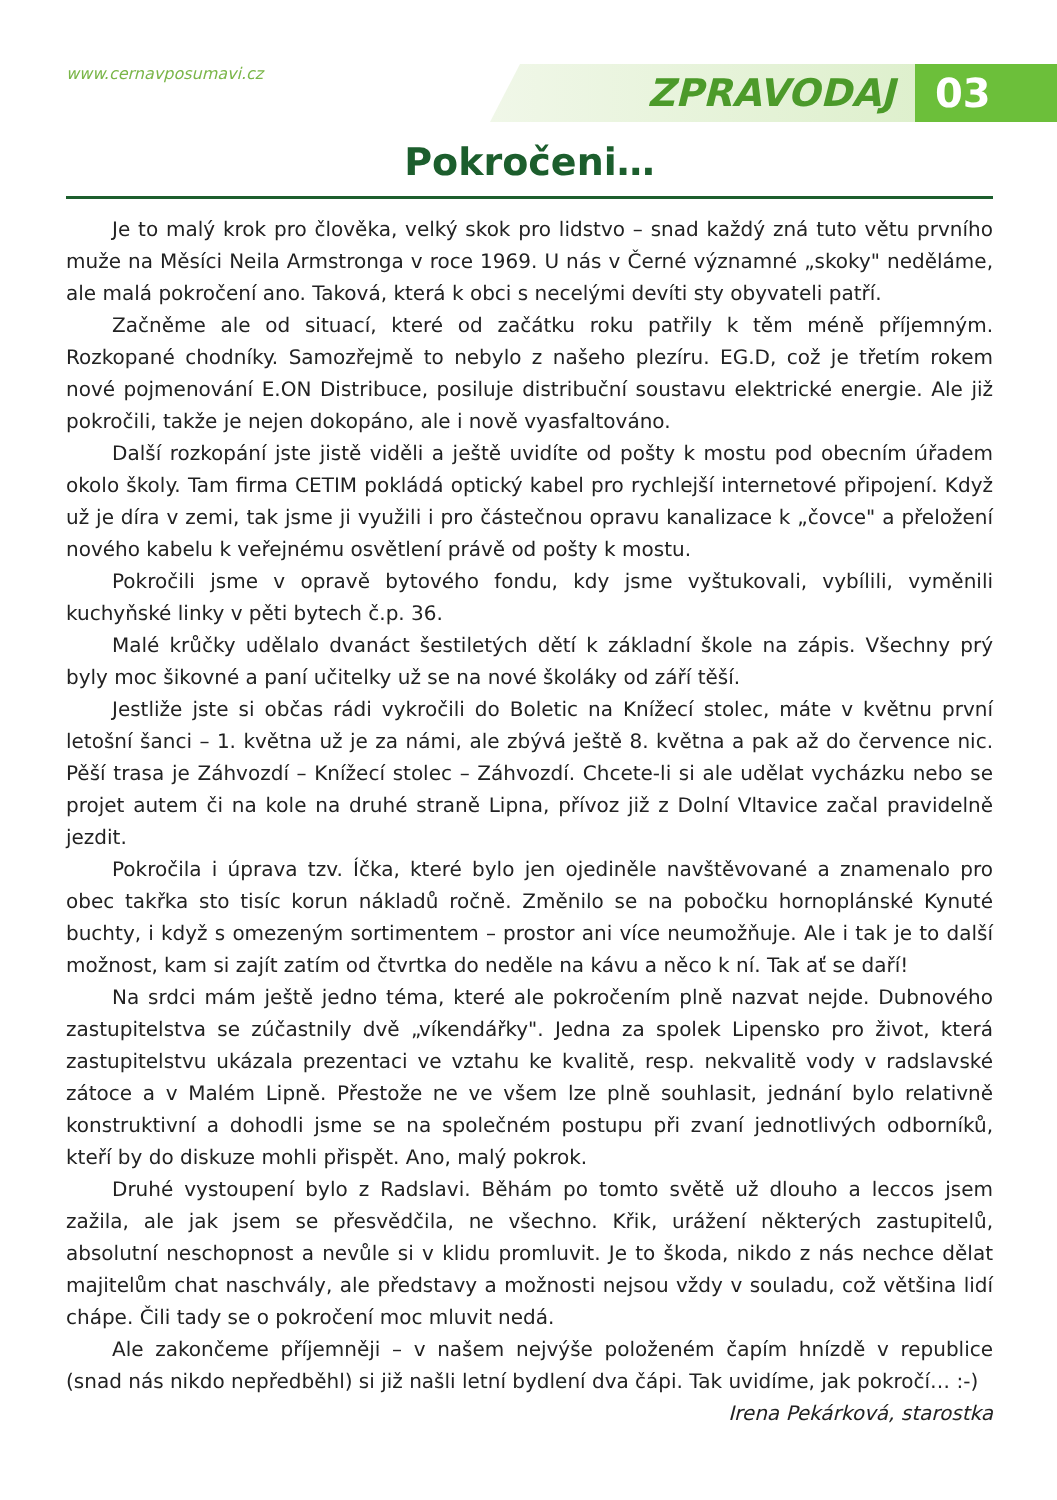www.cernavposumavi.cz ZPRAVODAJ 03
Pokročeni…
Je to malý krok pro člověka, velký skok pro lidstvo – snad každý zná tuto větu prvního muže na Měsíci Neila Armstronga v roce 1969. U nás v Černé významné „skoky" neděláme, ale malá pokročení ano. Taková, která k obci s necelými devíti sty obyvateli patří.
Začněme ale od situací, které od začátku roku patřily k těm méně příjemným. Rozkopané chodníky. Samozřejmě to nebylo z našeho plezíru. EG.D, což je třetím rokem nové pojmenování E.ON Distribuce, posiluje distribuční soustavu elektrické energie. Ale již pokročili, takže je nejen dokopáno, ale i nově vyasfaltováno.
Další rozkopání jste jistě viděli a ještě uvidíte od pošty k mostu pod obecním úřadem okolo školy. Tam firma CETIM pokládá optický kabel pro rychlejší internetové připojení. Když už je díra v zemi, tak jsme ji využili i pro částečnou opravu kanalizace k „čovce" a přeložení nového kabelu k veřejnému osvětlení právě od pošty k mostu.
Pokročili jsme v opravě bytového fondu, kdy jsme vyštukovali, vybílili, vyměnili kuchyňské linky v pěti bytech č.p. 36.
Malé krůčky udělalo dvanáct šestiletých dětí k základní škole na zápis. Všechny prý byly moc šikovné a paní učitelky už se na nové školáky od září těší.
Jestliže jste si občas rádi vykročili do Boletic na Knížecí stolec, máte v květnu první letošní šanci – 1. května už je za námi, ale zbývá ještě 8. května a pak až do července nic. Pěší trasa je Záhvozdí – Knížecí stolec – Záhvozdí. Chcete-li si ale udělat vycházku nebo se projet autem či na kole na druhé straně Lipna, přívoz již z Dolní Vltavice začal pravidelně jezdit.
Pokročila i úprava tzv. Íčka, které bylo jen ojediněle navštěvované a znamenalo pro obec takřka sto tisíc korun nákladů ročně. Změnilo se na pobočku hornoplánské Kynuté buchty, i když s omezeným sortimentem – prostor ani více neumožňuje. Ale i tak je to další možnost, kam si zajít zatím od čtvrtka do neděle na kávu a něco k ní. Tak ať se daří!
Na srdci mám ještě jedno téma, které ale pokročením plně nazvat nejde. Dubnového zastupitelstva se zúčastnily dvě „víkendářky". Jedna za spolek Lipensko pro život, která zastupitelstvu ukázala prezentaci ve vztahu ke kvalitě, resp. nekvalitě vody v radslavské zátoce a v Malém Lipně. Přestože ne ve všem lze plně souhlasit, jednání bylo relativně konstruktivní a dohodli jsme se na společném postupu při zvaní jednotlivých odborníků, kteří by do diskuze mohli přispět. Ano, malý pokrok.
Druhé vystoupení bylo z Radslavi. Běhám po tomto světě už dlouho a leccos jsem zažila, ale jak jsem se přesvědčila, ne všechno. Křik, urážení některých zastupitelů, absolutní neschopnost a nevůle si v klidu promluvit. Je to škoda, nikdo z nás nechce dělat majitelům chat naschvály, ale představy a možnosti nejsou vždy v souladu, což většina lidí chápe. Čili tady se o pokročení moc mluvit nedá.
Ale zakončeme příjemněji – v našem nejvýše položeném čapím hnízdě v republice (snad nás nikdo nepředběhl) si již našli letní bydlení dva čápi. Tak uvidíme, jak pokročí… :-)
Irena Pekárková, starostka